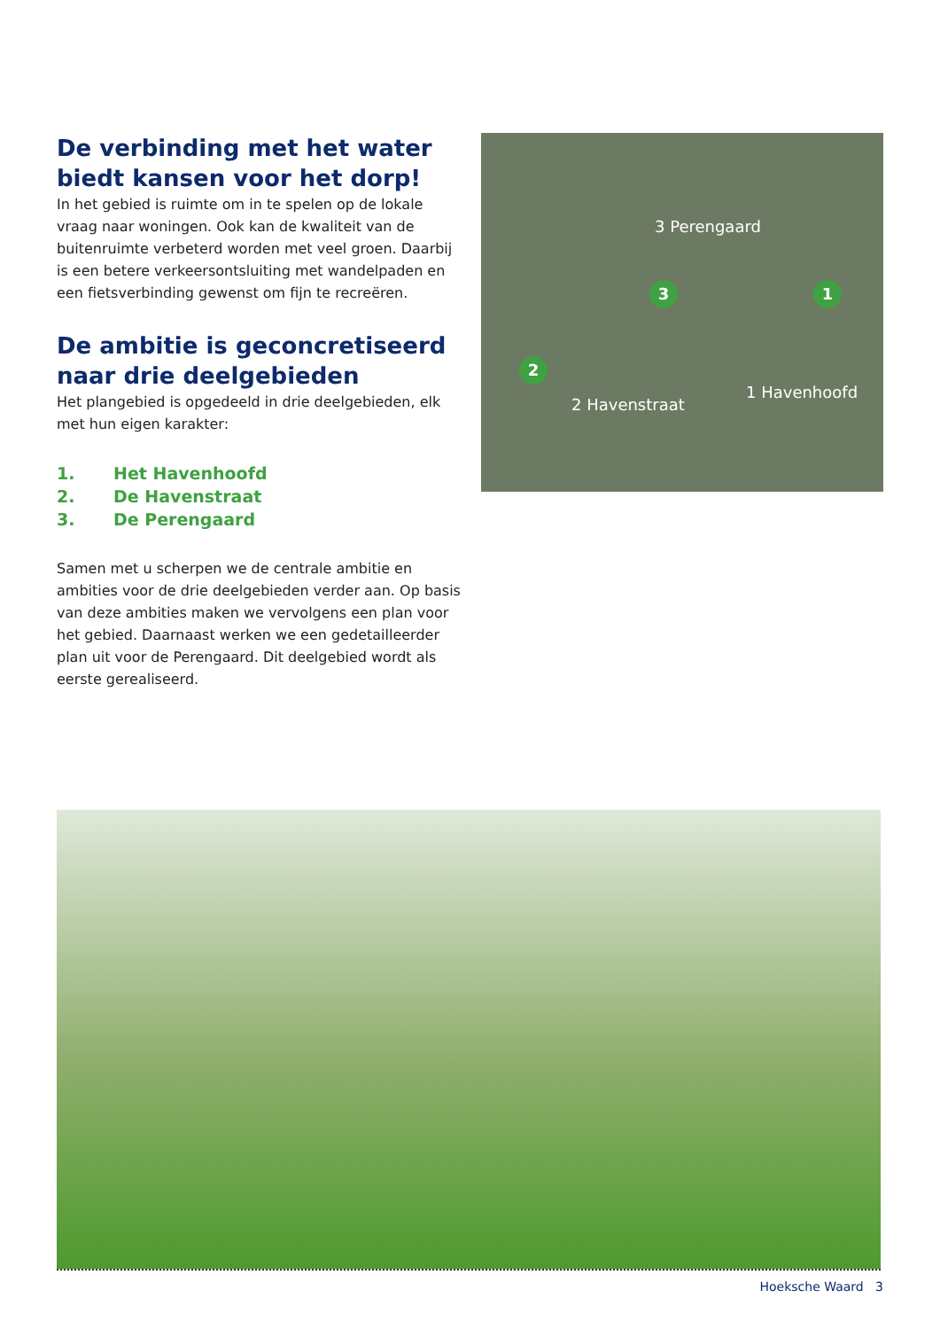De verbinding met het water biedt kansen voor het dorp!
In het gebied is ruimte om in te spelen op de lokale vraag naar woningen. Ook kan de kwaliteit van de buitenruimte verbeterd worden met veel groen. Daarbij is een betere verkeersontsluiting met wandelpaden en een fietsverbinding gewenst om fijn te recreëren.
De ambitie is geconcretiseerd naar drie deelgebieden
Het plangebied is opgedeeld in drie deelgebieden, elk met hun eigen karakter:
1. Het Havenhoofd
2. De Havenstraat
3. De Perengaard
Samen met u scherpen we de centrale ambitie en ambities voor de drie deelgebieden verder aan. Op basis van deze ambities maken we vervolgens een plan voor het gebied. Daarnaast werken we een gedetailleerder plan uit voor de Perengaard. Dit deelgebied wordt als eerste gerealiseerd.
3 Perengaard
3 1
2
1 Havenhoofd
2 Havenstraat
Hoeksche Waard 3